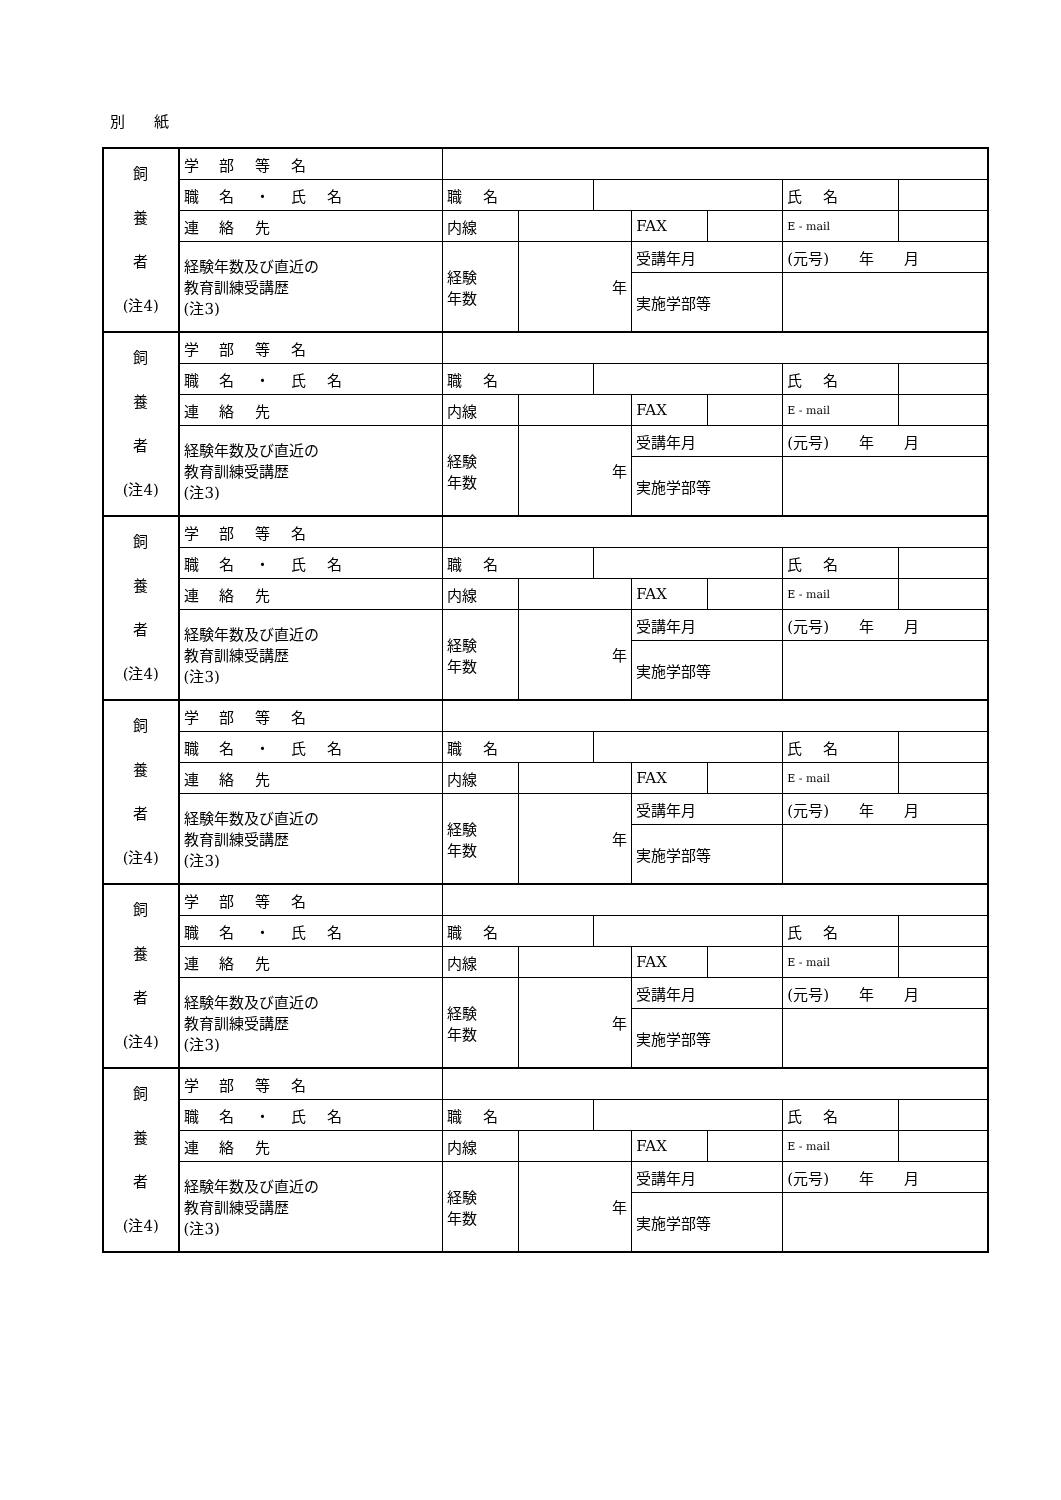別 紙
| 飼 養 者 (注4) | 学 部 等 名 | | | | | | | |
| | 職 名 ・ 氏 名 | 職 名 | | | | | 氏 名 | |
| | 連 絡 先 | 内線 | | | FAX | | E - mail | |
| | 経験年数及び直近の 教育訓練受講歴 (注3) | 経験 年数 | 年 | | 受講年月 | | (元号) 年 月 | |
| | | | | | 実施学部等 | | | |
| 飼 養 者 (注4) | 学 部 等 名 | | | | | | | |
| | 職 名 ・ 氏 名 | 職 名 | | | | | 氏 名 | |
| | 連 絡 先 | 内線 | | | FAX | | E - mail | |
| | 経験年数及び直近の 教育訓練受講歴 (注3) | 経験 年数 | 年 | | 受講年月 | | (元号) 年 月 | |
| | | | | | 実施学部等 | | | |
| 飼 養 者 (注4) | 学 部 等 名 | | | | | | | |
| | 職 名 ・ 氏 名 | 職 名 | | | | | 氏 名 | |
| | 連 絡 先 | 内線 | | | FAX | | E - mail | |
| | 経験年数及び直近の 教育訓練受講歴 (注3) | 経験 年数 | 年 | | 受講年月 | | (元号) 年 月 | |
| | | | | | 実施学部等 | | | |
| 飼 養 者 (注4) | 学 部 等 名 | | | | | | | |
| | 職 名 ・ 氏 名 | 職 名 | | | | | 氏 名 | |
| | 連 絡 先 | 内線 | | | FAX | | E - mail | |
| | 経験年数及び直近の 教育訓練受講歴 (注3) | 経験 年数 | 年 | | 受講年月 | | (元号) 年 月 | |
| | | | | | 実施学部等 | | | |
| 飼 養 者 (注4) | 学 部 等 名 | | | | | | | |
| | 職 名 ・ 氏 名 | 職 名 | | | | | 氏 名 | |
| | 連 絡 先 | 内線 | | | FAX | | E - mail | |
| | 経験年数及び直近の 教育訓練受講歴 (注3) | 経験 年数 | 年 | | 受講年月 | | (元号) 年 月 | |
| | | | | | 実施学部等 | | | |
| 飼 養 者 (注4) | 学 部 等 名 | | | | | | | |
| | 職 名 ・ 氏 名 | 職 名 | | | | | 氏 名 | |
| | 連 絡 先 | 内線 | | | FAX | | E - mail | |
| | 経験年数及び直近の 教育訓練受講歴 (注3) | 経験 年数 | 年 | | 受講年月 | | (元号) 年 月 | |
| | | | | | 実施学部等 | | | |